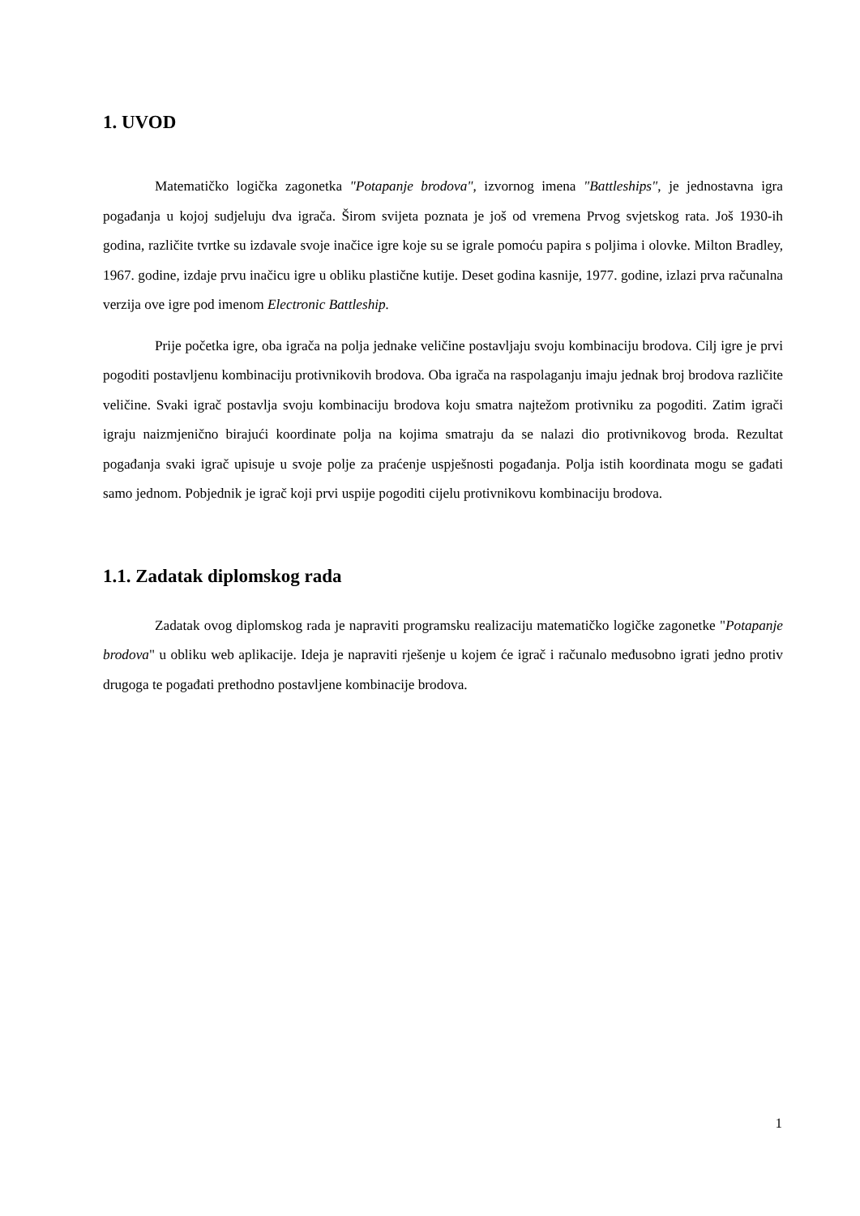1. UVOD
Matematičko logička zagonetka "Potapanje brodova", izvornog imena "Battleships", je jednostavna igra pogađanja u kojoj sudjeluju dva igrača. Širom svijeta poznata je još od vremena Prvog svjetskog rata. Još 1930-ih godina, različite tvrtke su izdavale svoje inačice igre koje su se igrale pomoću papira s poljima i olovke. Milton Bradley, 1967. godine, izdaje prvu inačicu igre u obliku plastične kutije. Deset godina kasnije, 1977. godine, izlazi prva računalna verzija ove igre pod imenom Electronic Battleship.
Prije početka igre, oba igrača na polja jednake veličine postavljaju svoju kombinaciju brodova. Cilj igre je prvi pogoditi postavljenu kombinaciju protivnikovih brodova. Oba igrača na raspolaganju imaju jednak broj brodova različite veličine. Svaki igrač postavlja svoju kombinaciju brodova koju smatra najtežom protivniku za pogoditi. Zatim igrači igraju naizmjenično birajući koordinate polja na kojima smatraju da se nalazi dio protivnikovog broda. Rezultat pogađanja svaki igrač upisuje u svoje polje za praćenje uspješnosti pogađanja. Polja istih koordinata mogu se gađati samo jednom. Pobjednik je igrač koji prvi uspije pogoditi cijelu protivnikovu kombinaciju brodova.
1.1. Zadatak diplomskog rada
Zadatak ovog diplomskog rada je napraviti programsku realizaciju matematičko logičke zagonetke "Potapanje brodova" u obliku web aplikacije. Ideja je napraviti rješenje u kojem će igrač i računalo međusobno igrati jedno protiv drugoga te pogađati prethodno postavljene kombinacije brodova.
1